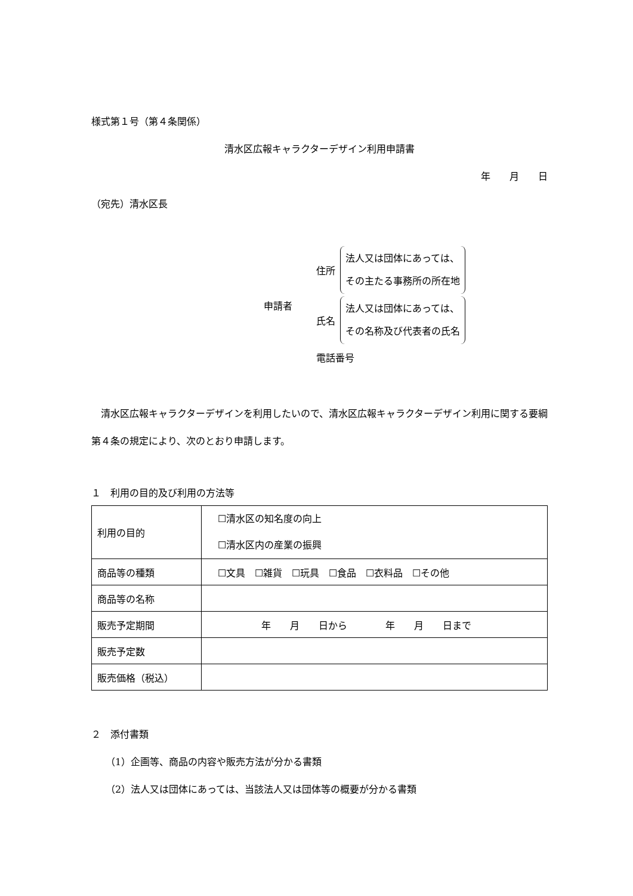様式第１号（第４条関係）
清水区広報キャラクターデザイン利用申請書
年　　月　　日
（宛先）清水区長
申請者
住所 法人又は団体にあっては、
その主たる事務所の所在地
氏名 法人又は団体にあっては、
その名称及び代表者の氏名
電話番号
　清水区広報キャラクターデザインを利用したいので、清水区広報キャラクターデザイン利用に関する要綱第４条の規定により、次のとおり申請します。
１　利用の目的及び利用の方法等
| 利用の目的 | ☐清水区の知名度の向上 ☐清水区内の産業の振興 |
| 商品等の種類 | ☐文具 ☐雑貨 ☐玩具 ☐食品 ☐衣料品 ☐その他 |
| 商品等の名称 | |
| 販売予定期間 | 年 月 日から 年 月 日まで |
| 販売予定数 | |
| 販売価格（税込） | |
２　添付書類
（1）企画等、商品の内容や販売方法が分かる書類
（2）法人又は団体にあっては、当該法人又は団体等の概要が分かる書類